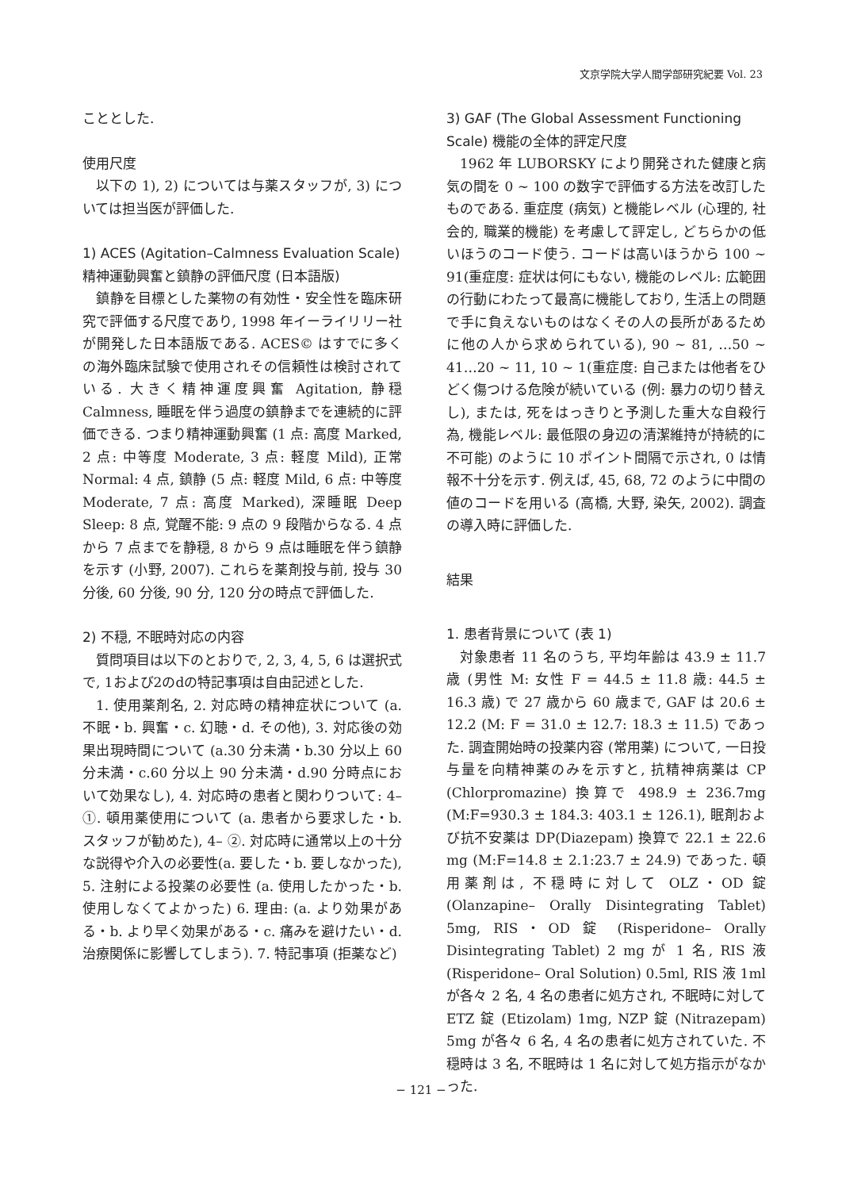文京学院大学人間学部研究紀要 Vol. 23
こととした.
使用尺度
以下の 1), 2) については与薬スタッフが, 3) については担当医が評価した.
1) ACES (Agitation–Calmness Evaluation Scale) 精神運動興奮と鎮静の評価尺度 (日本語版)
鎮静を目標とした薬物の有効性・安全性を臨床研究で評価する尺度であり, 1998 年イーライリリー社が開発した日本語版である. ACES© はすでに多くの海外臨床試験で使用されその信頼性は検討されている. 大きく精神運度興奮 Agitation, 静穏 Calmness, 睡眠を伴う過度の鎮静までを連続的に評価できる. つまり精神運動興奮 (1 点: 高度 Marked, 2 点: 中等度 Moderate, 3 点: 軽度 Mild), 正常 Normal: 4 点, 鎮静 (5 点: 軽度 Mild, 6 点: 中等度 Moderate, 7 点: 高度 Marked), 深睡眠 Deep Sleep: 8 点, 覚醒不能: 9 点の 9 段階からなる. 4 点から 7 点までを静穏, 8 から 9 点は睡眠を伴う鎮静を示す (小野, 2007). これらを薬剤投与前, 投与 30 分後, 60 分後, 90 分, 120 分の時点で評価した.
2) 不穏, 不眠時対応の内容
質問項目は以下のとおりで, 2, 3, 4, 5, 6 は選択式で, 1および2のdの特記事項は自由記述とした.
1. 使用薬剤名, 2. 対応時の精神症状について (a. 不眠・b. 興奮・c. 幻聴・d. その他), 3. 対応後の効果出現時間について (a.30 分未満・b.30 分以上 60 分未満・c.60 分以上 90 分未満・d.90 分時点において効果なし), 4. 対応時の患者と関わりついて: 4– ①. 頓用薬使用について (a. 患者から要求した・b. スタッフが勧めた), 4– ②. 対応時に通常以上の十分な説得や介入の必要性(a. 要した・b. 要しなかった), 5. 注射による投薬の必要性 (a. 使用したかった・b. 使用しなくてよかった) 6. 理由: (a. より効果がある・b. より早く効果がある・c. 痛みを避けたい・d. 治療関係に影響してしまう). 7. 特記事項 (拒薬など)
3) GAF (The Global Assessment Functioning Scale) 機能の全体的評定尺度
1962 年 LUBORSKY により開発された健康と病気の間を 0 ~ 100 の数字で評価する方法を改訂したものである. 重症度 (病気) と機能レベル (心理的, 社会的, 職業的機能) を考慮して評定し, どちらかの低いほうのコード使う. コードは高いほうから 100 ~ 91(重症度: 症状は何にもない, 機能のレベル: 広範囲の行動にわたって最高に機能しており, 生活上の問題で手に負えないものはなくその人の長所があるために他の人から求められている), 90 ~ 81, …50 ~ 41…20 ~ 11, 10 ~ 1(重症度: 自己または他者をひどく傷つける危険が続いている (例: 暴力の切り替えし), または, 死をはっきりと予測した重大な自殺行為, 機能レベル: 最低限の身辺の清潔維持が持続的に不可能) のように 10 ポイント間隔で示され, 0 は情報不十分を示す. 例えば, 45, 68, 72 のように中間の値のコードを用いる (高橋, 大野, 染矢, 2002). 調査の導入時に評価した.
結果
1. 患者背景について (表 1)
対象患者 11 名のうち, 平均年齢は 43.9 ± 11.7 歳 (男性 M: 女性 F = 44.5 ± 11.8 歳: 44.5 ± 16.3 歳) で 27 歳から 60 歳まで, GAF は 20.6 ± 12.2 (M: F = 31.0 ± 12.7: 18.3 ± 11.5) であった. 調査開始時の投薬内容 (常用薬) について, 一日投与量を向精神薬のみを示すと, 抗精神病薬は CP (Chlorpromazine) 換算で 498.9 ± 236.7mg (M:F=930.3 ± 184.3: 403.1 ± 126.1), 眠剤および抗不安薬は DP(Diazepam) 換算で 22.1 ± 22.6 mg (M:F=14.8 ± 2.1:23.7 ± 24.9) であった. 頓用薬剤は, 不穏時に対して OLZ・OD 錠 (Olanzapine– Orally Disintegrating Tablet) 5mg, RIS・OD 錠 (Risperidone– Orally Disintegrating Tablet) 2 mg が 1 名, RIS 液 (Risperidone– Oral Solution) 0.5ml, RIS 液 1ml が各々 2 名, 4 名の患者に処方され, 不眠時に対して ETZ 錠 (Etizolam) 1mg, NZP 錠 (Nitrazepam) 5mg が各々 6 名, 4 名の患者に処方されていた. 不穏時は 3 名, 不眠時は 1 名に対して処方指示がなかった.
− 121 −